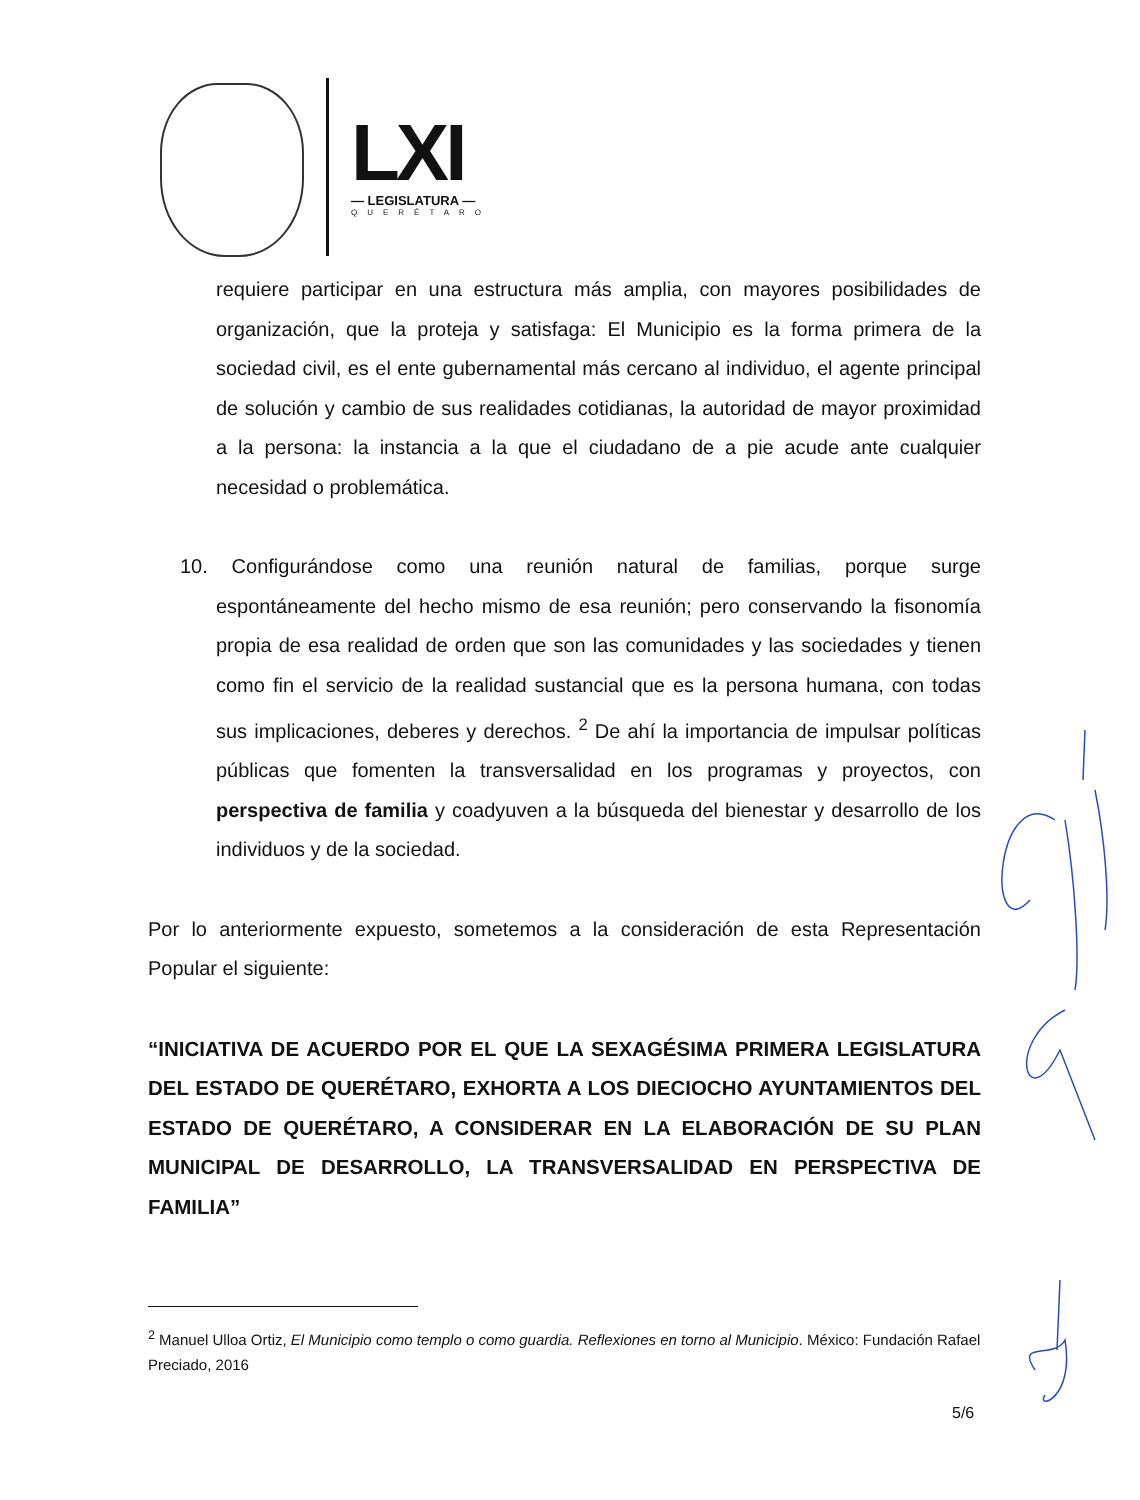LXI
— LEGISLATURA —
QUERÉTARO
requiere participar en una estructura más amplia, con mayores posibilidades de organización, que la proteja y satisfaga: El Municipio es la forma primera de la sociedad civil, es el ente gubernamental más cercano al individuo, el agente principal de solución y cambio de sus realidades cotidianas, la autoridad de mayor proximidad a la persona: la instancia a la que el ciudadano de a pie acude ante cualquier necesidad o problemática.
10. Configurándose como una reunión natural de familias, porque surge espontáneamente del hecho mismo de esa reunión; pero conservando la fisonomía propia de esa realidad de orden que son las comunidades y las sociedades y tienen como fin el servicio de la realidad sustancial que es la persona humana, con todas sus implicaciones, deberes y derechos. <sup>2</sup> De ahí la importancia de impulsar políticas públicas que fomenten la transversalidad en los programas y proyectos, con perspectiva de familia y coadyuven a la búsqueda del bienestar y desarrollo de los individuos y de la sociedad.
Por lo anteriormente expuesto, sometemos a la consideración de esta Representación Popular el siguiente:
“INICIATIVA DE ACUERDO POR EL QUE LA SEXAGÉSIMA PRIMERA LEGISLATURA DEL ESTADO DE QUERÉTARO, EXHORTA A LOS DIECIOCHO AYUNTAMIENTOS DEL ESTADO DE QUERÉTARO, A CONSIDERAR EN LA ELABORACIÓN DE SU PLAN MUNICIPAL DE DESARROLLO, LA TRANSVERSALIDAD EN PERSPECTIVA DE FAMILIA”
<sup>2</sup> Manuel Ulloa Ortiz, El Municipio como templo o como guardia. Reflexiones en torno al Municipio. México: Fundación Rafael Preciado, 2016
5/6